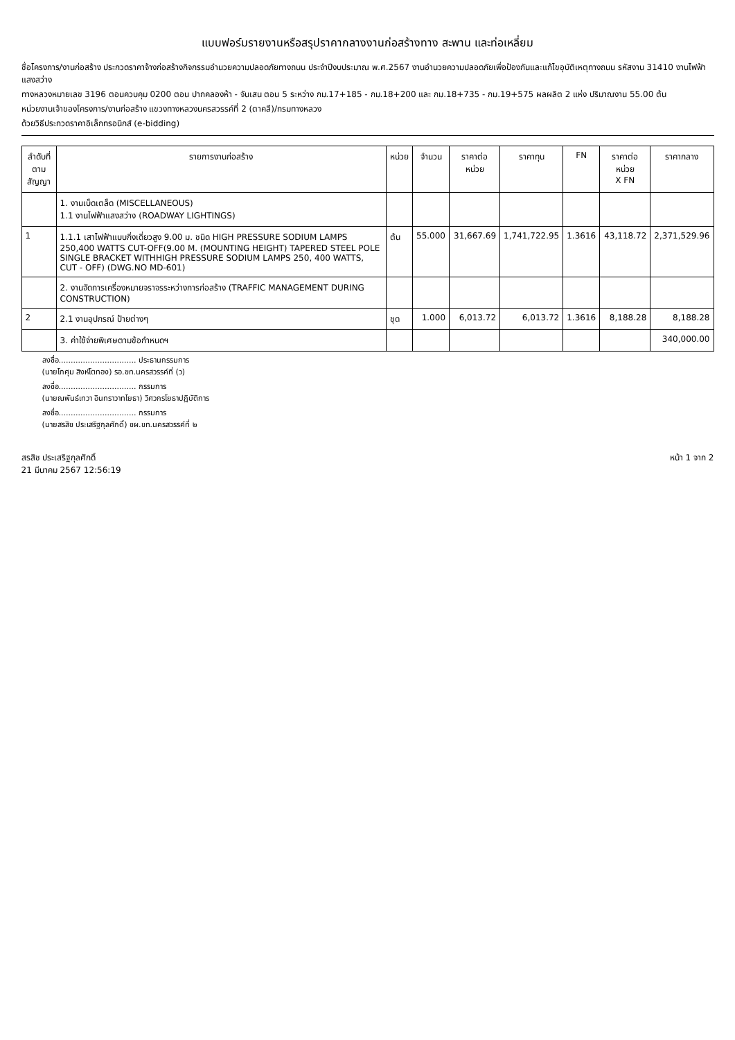แบบฟอร์มรายงานหรือสรุปราคากลางงานก่อสร้างทาง สะพาน และท่อเหลี่ยม
ชื่อโครงการ/งานก่อสร้าง ประกวดราคาจ้างก่อสร้างกิจกรรมอำนวยความปลอดภัยทางถนน ประจำปีงบประมาณ พ.ศ.2567 งานอำนวยความปลอดภัยเพื่อป้องกันและแก้ไขอุบัติเหตุทางถนน รหัสงาน 31410 งานไฟฟ้าแสงสว่าง
ทางหลวงหมายเลข 3196 ตอนควบคุม 0200 ตอน ปากคลองห้า - จันเสน ตอน 5 ระหว่าง กม.17+185 - กม.18+200 และ กม.18+735 - กม.19+575 ผลผลิต 2 แห่ง ปริมาณงาน 55.00 ต้น
หน่วยงานเจ้าของโครงการ/งานก่อสร้าง แขวงทางหลวงนครสวรรค์ที่ 2 (ตาคลี)/กรมทางหลวง
ด้วยวิธีประกวดราคาอิเล็กทรอนิกส์ (e-bidding)
| ลำดับที่ ตามสัญญา | รายการงานก่อสร้าง | หน่วย | จำนวน | ราคาต่อหน่วย | ราคาทุน | FN | ราคาต่อหน่วย X FN | ราคากลาง |
| --- | --- | --- | --- | --- | --- | --- | --- | --- |
| | 1. งานเบ็ดเตล็ด (MISCELLANEOUS) 1.1 งานไฟฟ้าแสงสว่าง (ROADWAY LIGHTINGS) | | | | | | | |
| 1 | 1.1.1 เสาไฟฟ้าแบบกิ่งเดี่ยวสูง 9.00 ม. ชนิด HIGH PRESSURE SODIUM LAMPS 250,400 WATTS CUT-OFF(9.00 M. (MOUNTING HEIGHT) TAPERED STEEL POLE SINGLE BRACKET WITHHIGH PRESSURE SODIUM LAMPS 250, 400 WATTS, CUT - OFF) (DWG.NO MD-601) | ต้น | 55.000 | 31,667.69 | 1,741,722.95 | 1.3616 | 43,118.72 | 2,371,529.96 |
| | 2. งานจัดการเครื่องหมายจราจรระหว่างการก่อสร้าง (TRAFFIC MANAGEMENT DURING CONSTRUCTION) | | | | | | | |
| 2 | 2.1 งานอุปกรณ์ ป้ายต่างๆ | ชุด | 1.000 | 6,013.72 | 6,013.72 | 1.3616 | 8,188.28 | 8,188.28 |
| | 3. ค่าใช้จ่ายพิเศษตามข้อกำหนดฯ | | | | | | | 340,000.00 |
ลงชื่อ................................ ประธานกรรมการ
(นายโกศุม สิงห์โตทอง) รอ.ขท.นครสวรรค์ที่ (ว)
ลงชื่อ................................ กรรมการ
(นายณพันธ์เทวา อินทราวาทโยธา) วิศวกรโยธาปฏิบัติการ
ลงชื่อ................................ กรรมการ
(นายสรสิช ประเสริฐกุลศักดิ์) ขผ.ขท.นครสวรรค์ที่ ๒
สรสิช ประเสริฐกุลศักดิ์
21 มีนาคม 2567 12:56:19
หน้า 1 จาก 2